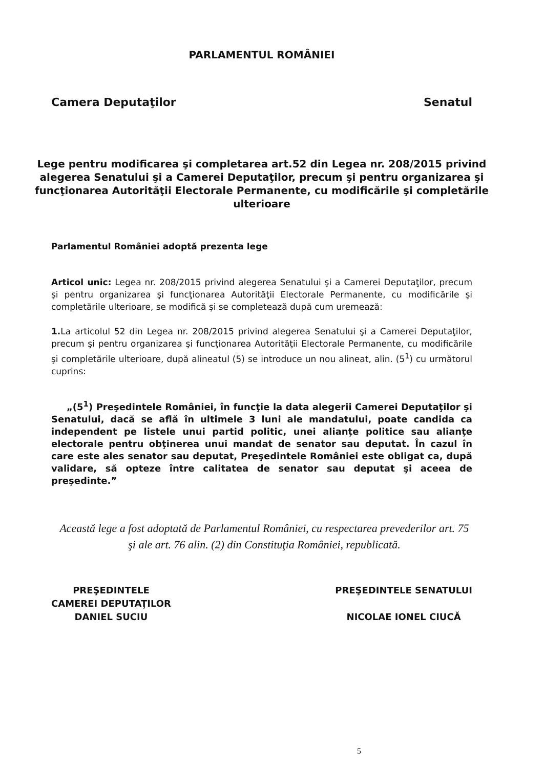PARLAMENTUL ROMÂNIEI
Camera Deputaţilor Senatul
Lege pentru modificarea şi completarea art.52 din Legea nr. 208/2015 privind alegerea Senatului şi a Camerei Deputaţilor, precum şi pentru organizarea şi funcţionarea Autorităţii Electorale Permanente, cu modificările şi completările ulterioare
Parlamentul României adoptă prezenta lege
Articol unic: Legea nr. 208/2015 privind alegerea Senatului şi a Camerei Deputaţilor, precum şi pentru organizarea şi funcţionarea Autorităţii Electorale Permanente, cu modificările şi completările ulterioare, se modifică şi se completează după cum uremează:
1. La articolul 52 din Legea nr. 208/2015 privind alegerea Senatului şi a Camerei Deputaţilor, precum şi pentru organizarea şi funcţionarea Autorităţii Electorale Permanente, cu modificările şi completările ulterioare, după alineatul (5) se introduce un nou alineat, alin. (5<sup>1</sup>) cu următorul cuprins:
„(5<sup>1</sup>) Preşedintele României, în funcţie la data alegerii Camerei Deputaţilor şi Senatului, dacă se află în ultimele 3 luni ale mandatului, poate candida ca independent pe listele unui partid politic, unei alianţe politice sau alianţe electorale pentru obţinerea unui mandat de senator sau deputat. În cazul în care este ales senator sau deputat, Preşedintele României este obligat ca, după validare, să opteze între calitatea de senator sau deputat şi aceea de preşedinte.”
Această lege a fost adoptată de Parlamentul României, cu respectarea prevederilor art. 75 şi ale art. 76 alin. (2) din Constituţia României, republicată.
PREŞEDINTELE
CAMEREI DEPUTAŢILOR
DANIEL SUCIU
PREŞEDINTELE SENATULUI
NICOLAE IONEL CIUCĂ
5